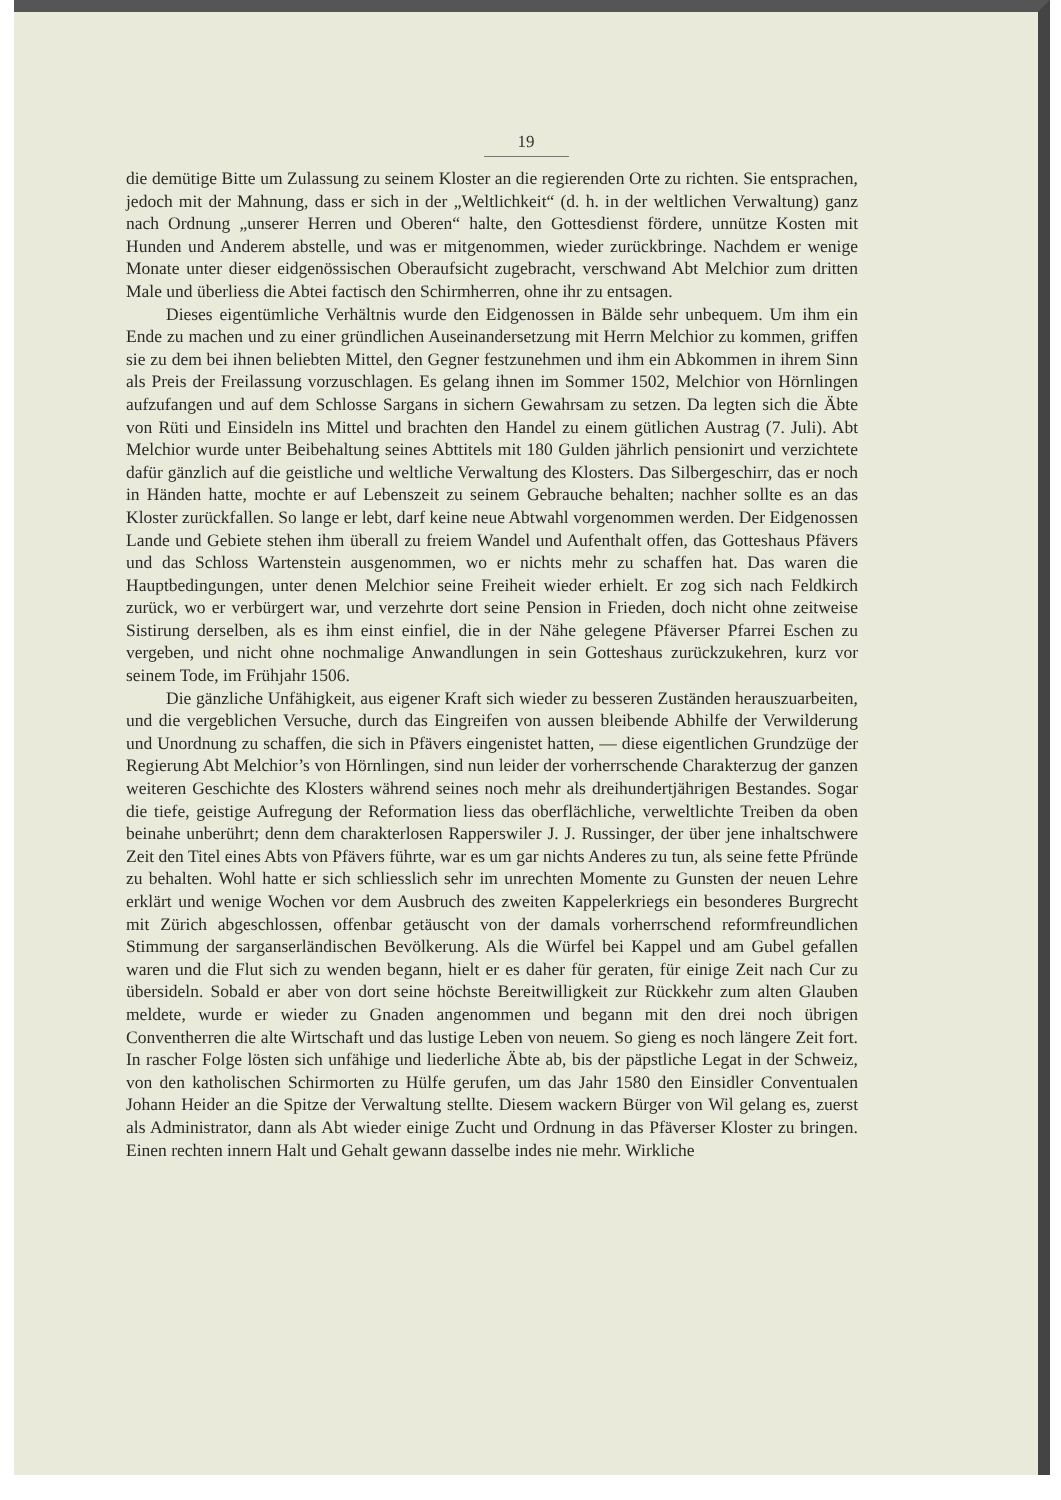19
die demütige Bitte um Zulassung zu seinem Kloster an die regierenden Orte zu richten. Sie entsprachen, jedoch mit der Mahnung, dass er sich in der „Weltlichkeit“ (d. h. in der weltlichen Verwaltung) ganz nach Ordnung „unserer Herren und Oberen“ halte, den Gottesdienst fördere, unnütze Kosten mit Hunden und Anderem abstelle, und was er mitgenommen, wieder zurückbringe. Nachdem er wenige Monate unter dieser eidgenössischen Oberaufsicht zugebracht, verschwand Abt Melchior zum dritten Male und überliess die Abtei factisch den Schirmherren, ohne ihr zu entsagen.
Dieses eigentümliche Verhältnis wurde den Eidgenossen in Bälde sehr unbequem. Um ihm ein Ende zu machen und zu einer gründlichen Auseinandersetzung mit Herrn Melchior zu kommen, griffen sie zu dem bei ihnen beliebten Mittel, den Gegner festzunehmen und ihm ein Abkommen in ihrem Sinn als Preis der Freilassung vorzuschlagen. Es gelang ihnen im Sommer 1502, Melchior von Hörnlingen aufzufangen und auf dem Schlosse Sargans in sichern Gewahrsam zu setzen. Da legten sich die Äbte von Rüti und Einsideln ins Mittel und brachten den Handel zu einem gütlichen Austrag (7. Juli). Abt Melchior wurde unter Beibehaltung seines Abttitels mit 180 Gulden jährlich pensionirt und verzichtete dafür gänzlich auf die geistliche und weltliche Verwaltung des Klosters. Das Silbergeschirr, das er noch in Händen hatte, mochte er auf Lebenszeit zu seinem Gebrauche behalten; nachher sollte es an das Kloster zurückfallen. So lange er lebt, darf keine neue Abtwahl vorgenommen werden. Der Eidgenossen Lande und Gebiete stehen ihm überall zu freiem Wandel und Aufenthalt offen, das Gotteshaus Pfävers und das Schloss Wartenstein ausgenommen, wo er nichts mehr zu schaffen hat. Das waren die Hauptbedingungen, unter denen Melchior seine Freiheit wieder erhielt. Er zog sich nach Feldkirch zurück, wo er verbürgert war, und verzehrte dort seine Pension in Frieden, doch nicht ohne zeitweise Sistirung derselben, als es ihm einst einfiel, die in der Nähe gelegene Pfäverser Pfarrei Eschen zu vergeben, und nicht ohne nochmalige Anwandlungen in sein Gotteshaus zurückzukehren, kurz vor seinem Tode, im Frühjahr 1506.
Die gänzliche Unfähigkeit, aus eigener Kraft sich wieder zu besseren Zuständen herauszuarbeiten, und die vergeblichen Versuche, durch das Eingreifen von aussen bleibende Abhilfe der Verwilderung und Unordnung zu schaffen, die sich in Pfävers eingenistet hatten, — diese eigentlichen Grundzüge der Regierung Abt Melchior’s von Hörnlingen, sind nun leider der vorherrschende Charakterzug der ganzen weiteren Geschichte des Klosters während seines noch mehr als dreihundertjährigen Bestandes. Sogar die tiefe, geistige Aufregung der Reformation liess das oberflächliche, verweltlichte Treiben da oben beinahe unberührt; denn dem charakterlosen Rapperswiler J. J. Russinger, der über jene inhaltschwere Zeit den Titel eines Abts von Pfävers führte, war es um gar nichts Anderes zu tun, als seine fette Pfründe zu behalten. Wohl hatte er sich schliesslich sehr im unrechten Momente zu Gunsten der neuen Lehre erklärt und wenige Wochen vor dem Ausbruch des zweiten Kappelerkriegs ein besonderes Burgrecht mit Zürich abgeschlossen, offenbar getäuscht von der damals vorherrschend reformfreundlichen Stimmung der sarganserländischen Bevölkerung. Als die Würfel bei Kappel und am Gubel gefallen waren und die Flut sich zu wenden begann, hielt er es daher für geraten, für einige Zeit nach Cur zu übersideln. Sobald er aber von dort seine höchste Bereitwilligkeit zur Rückkehr zum alten Glauben meldete, wurde er wieder zu Gnaden angenommen und begann mit den drei noch übrigen Conventherren die alte Wirtschaft und das lustige Leben von neuem. So gieng es noch längere Zeit fort. In rascher Folge lösten sich unfähige und liederliche Äbte ab, bis der päpstliche Legat in der Schweiz, von den katholischen Schirmorten zu Hülfe gerufen, um das Jahr 1580 den Einsidler Conventualen Johann Heider an die Spitze der Verwaltung stellte. Diesem wackern Bürger von Wil gelang es, zuerst als Administrator, dann als Abt wieder einige Zucht und Ordnung in das Pfäverser Kloster zu bringen. Einen rechten innern Halt und Gehalt gewann dasselbe indes nie mehr. Wirkliche